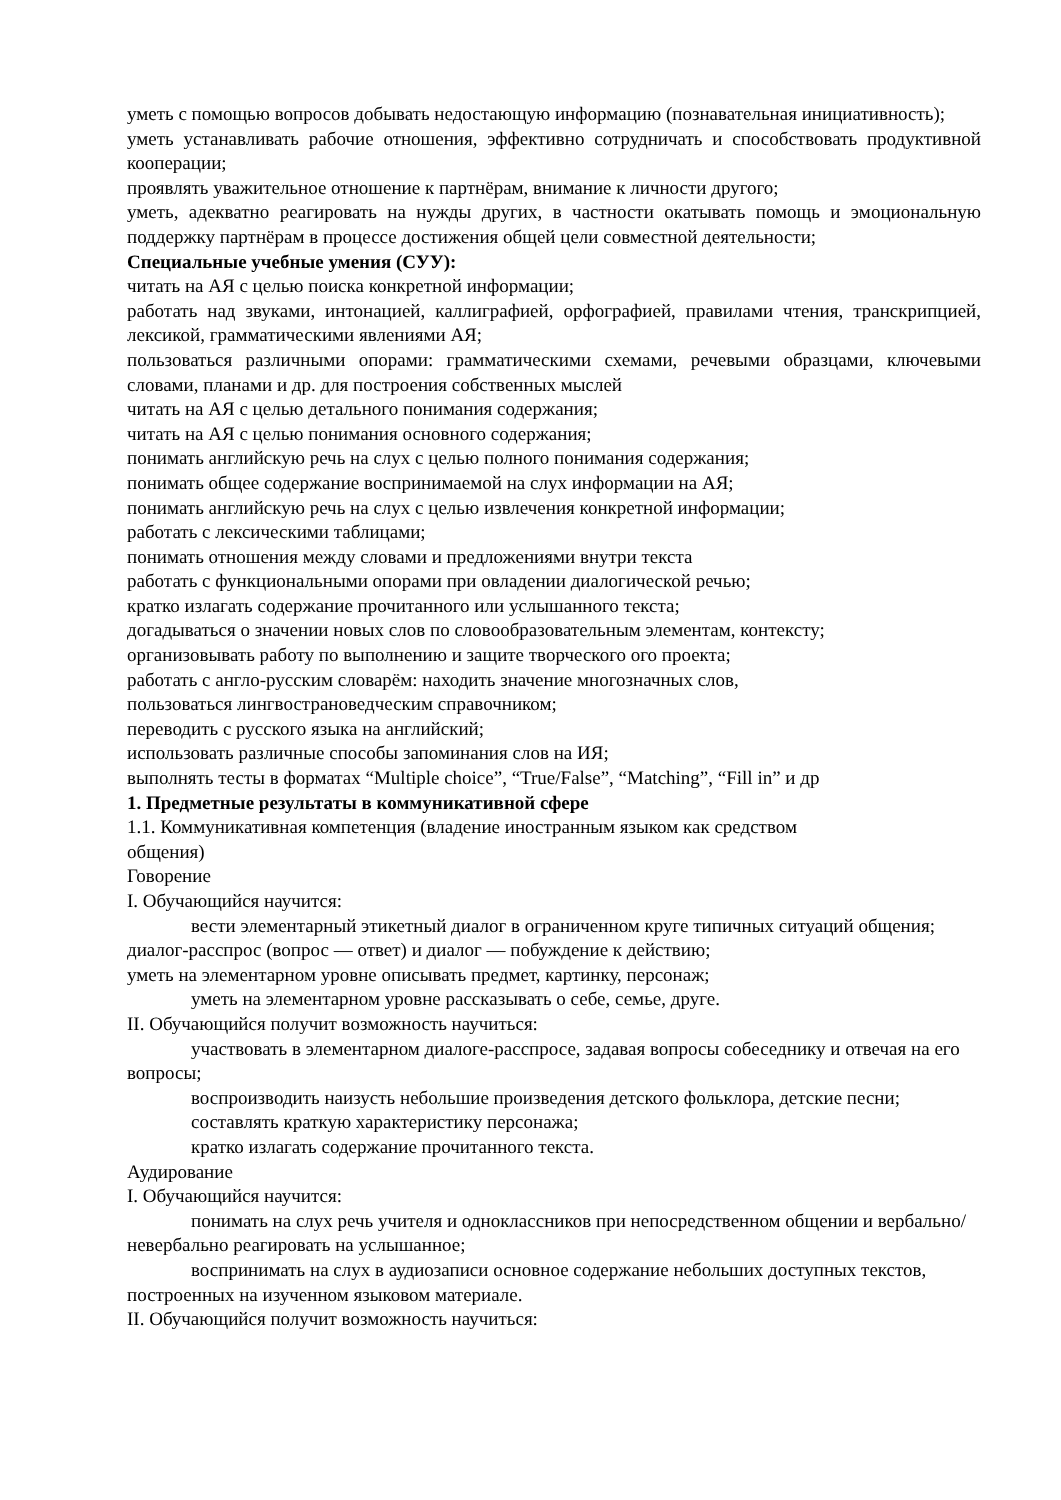уметь с помощью вопросов добывать недостающую информацию (познавательная инициативность);
уметь устанавливать рабочие отношения, эффективно сотрудничать и способствовать продуктивной кооперации;
проявлять уважительное отношение к партнёрам, внимание к личности другого;
уметь, адекватно реагировать на нужды других, в частности окатывать помощь и эмоциональную поддержку партнёрам в процессе достижения общей цели совместной деятельности;
Специальные учебные умения (СУУ):
читать на АЯ с целью поиска конкретной информации;
работать над звуками, интонацией, каллиграфией, орфографией, правилами чтения, транскрипцией, лексикой, грамматическими явлениями АЯ;
пользоваться различными опорами: грамматическими схемами, речевыми образцами, ключевыми словами, планами и др. для построения собственных мыслей
читать на АЯ с целью детального понимания содержания;
читать на АЯ с целью понимания основного содержания;
понимать английскую речь на слух с целью полного понимания содержания;
понимать общее содержание воспринимаемой на слух информации на АЯ;
понимать английскую речь на слух с целью извлечения конкретной информации;
работать с лексическими таблицами;
понимать отношения между словами и предложениями внутри текста
работать с функциональными опорами при овладении диалогической речью;
кратко излагать содержание прочитанного или услышанного текста;
догадываться о значении новых слов по словообразовательным элементам, контексту;
организовывать работу по выполнению и защите творческого ого проекта;
работать с англо-русским словарём: находить значение многозначных слов,
пользоваться лингвострановедческим справочником;
переводить с русского языка на английский;
использовать различные способы запоминания слов на ИЯ;
выполнять тесты в форматах “Multiple choice”, “True/False”, “Matching”, “Fill in” и др
1. Предметные результаты в коммуникативной сфере
1.1. Коммуникативная компетенция (владение иностранным языком как средством
общения)
Говорение
I. Обучающийся научится:
вести элементарный этикетный диалог в ограниченном круге типичных ситуаций общения; диалог-расспрос (вопрос — ответ) и диалог — побуждение к действию;
уметь на элементарном уровне описывать предмет, картинку, персонаж;
уметь на элементарном уровне рассказывать о себе, семье, друге.
II. Обучающийся получит возможность научиться:
участвовать в элементарном диалоге-расспросе, задавая вопросы собеседнику и отвечая на его вопросы;
воспроизводить наизусть небольшие произведения детского фольклора, детские песни;
составлять краткую характеристику персонажа;
кратко излагать содержание прочитанного текста.
Аудирование
I. Обучающийся научится:
понимать на слух речь учителя и одноклассников при непосредственном общении и вербально/невербально реагировать на услышанное;
воспринимать на слух в аудиозаписи основное содержание небольших доступных текстов, построенных на изученном языковом материале.
II. Обучающийся получит возможность научиться: